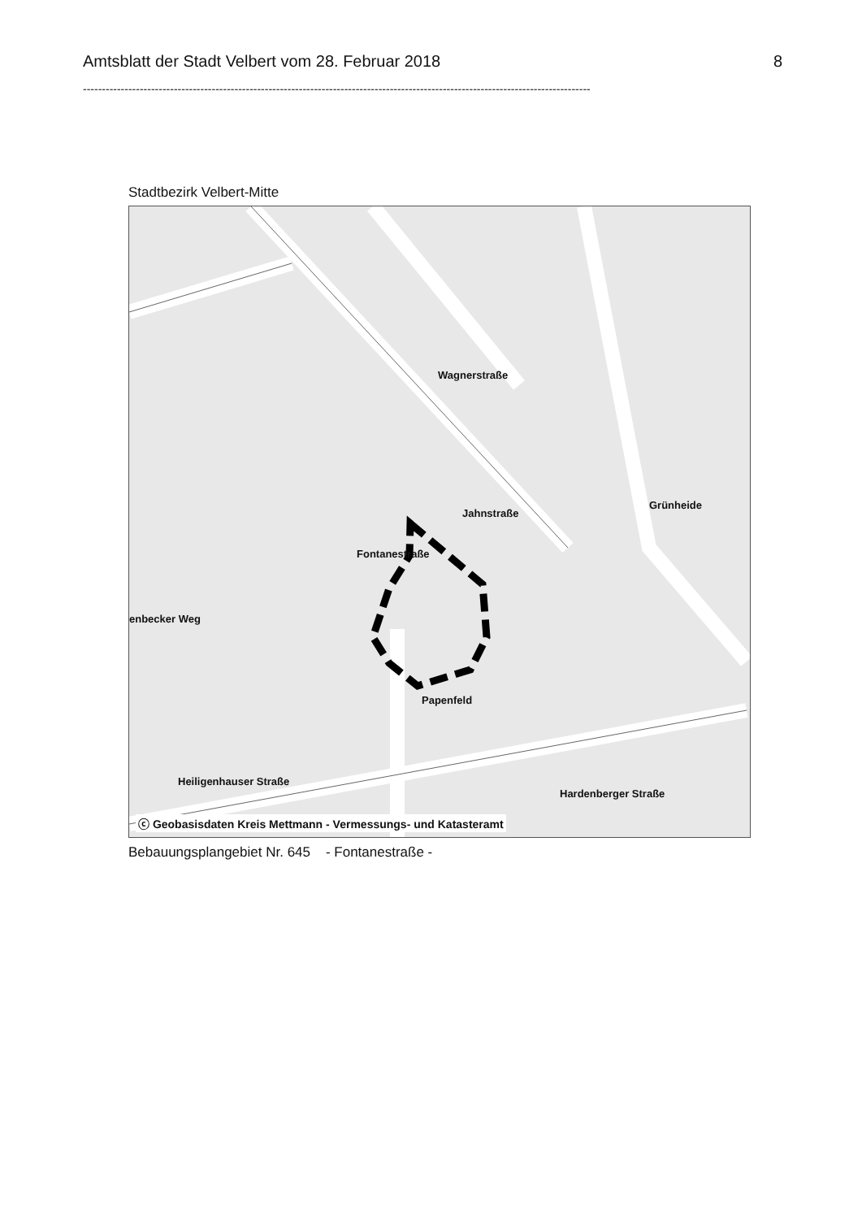Amtsblatt der Stadt Velbert vom 28. Februar 2018 8
--------------------------------------------------------------------------------------------------------------------------------------
Stadtbezirk Velbert-Mitte
Wagnerstraße
Jahnstraße
Grünheide
Fontanestraße
enbecker Weg
Papenfeld
Heiligenhauser Straße
Hardenberger Straße
ⓒ Geobasisdaten Kreis Mettmann - Vermessungs- und Katasteramt
Bebauungsplangebiet Nr. 645 - Fontanestraße -